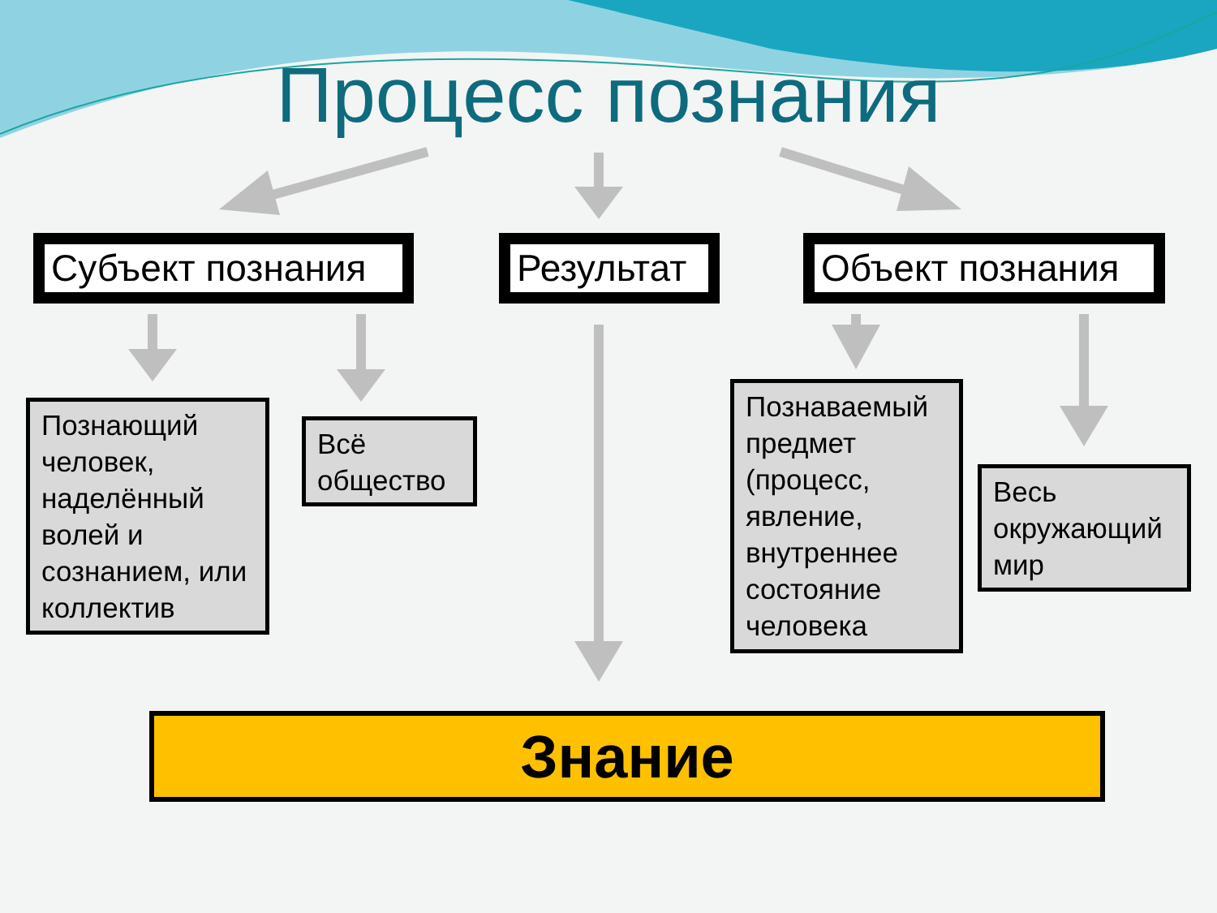Процесс познания
Субъект познания Результат Объект познания
Познающий человек, наделённый волей и сознанием, или коллектив
Всё общество
Познаваемый предмет (процесс, явление, внутреннее состояние человека
Весь окружающий мир
Знание